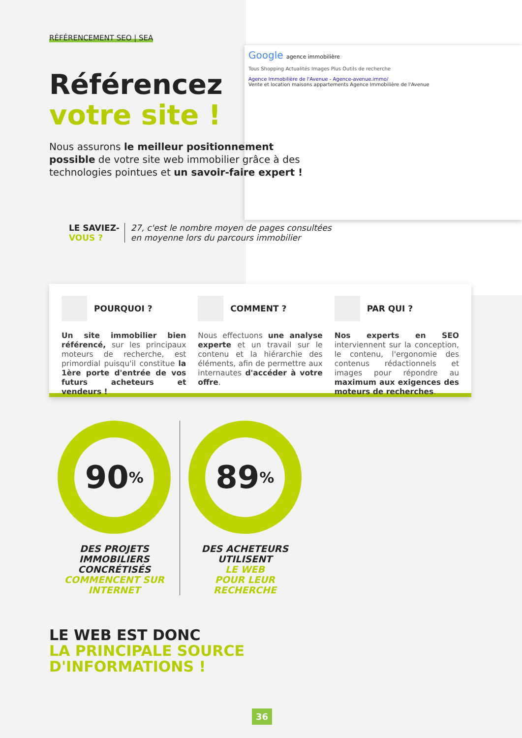Google agence immobilière
Tous Shopping Actualités Images Plus Outils de recherche
Agence Immobilière de l'Avenue - Agence-avenue.immo/
Vente et location maisons appartements Agence Immobilière de l'Avenue
RÉFÉRENCEMENT SEO | SEA
Référencez
votre site !
Nous assurons le meilleur positionnement possible de votre site web immobilier grâce à des technologies pointues et un savoir-faire expert !
LE SAVIEZ-
VOUS ?
27, c'est le nombre moyen de pages consultées
en moyenne lors du parcours immobilier
POURQUOI ?
Un site immobilier bien référencé, sur les principaux moteurs de recherche, est primordial puisqu'il constitue la 1ère porte d'entrée de vos futurs acheteurs et vendeurs !
COMMENT ?
Nous effectuons une analyse experte et un travail sur le contenu et la hiérarchie des éléments, afin de permettre aux internautes d'accéder à votre offre.
PAR QUI ?
Nos experts en SEO interviennent sur la conception, le contenu, l'ergonomie des contenus rédactionnels et images pour répondre au maximum aux exigences des moteurs de recherches.
90%
DES PROJETS
IMMOBILIERS
CONCRÉTISÉS
COMMENCENT SUR
INTERNET
89%
DES ACHETEURS
UTILISENT
LE WEB
POUR LEUR
RECHERCHE
LE WEB EST DONC
LA PRINCIPALE SOURCE
D'INFORMATIONS !
36